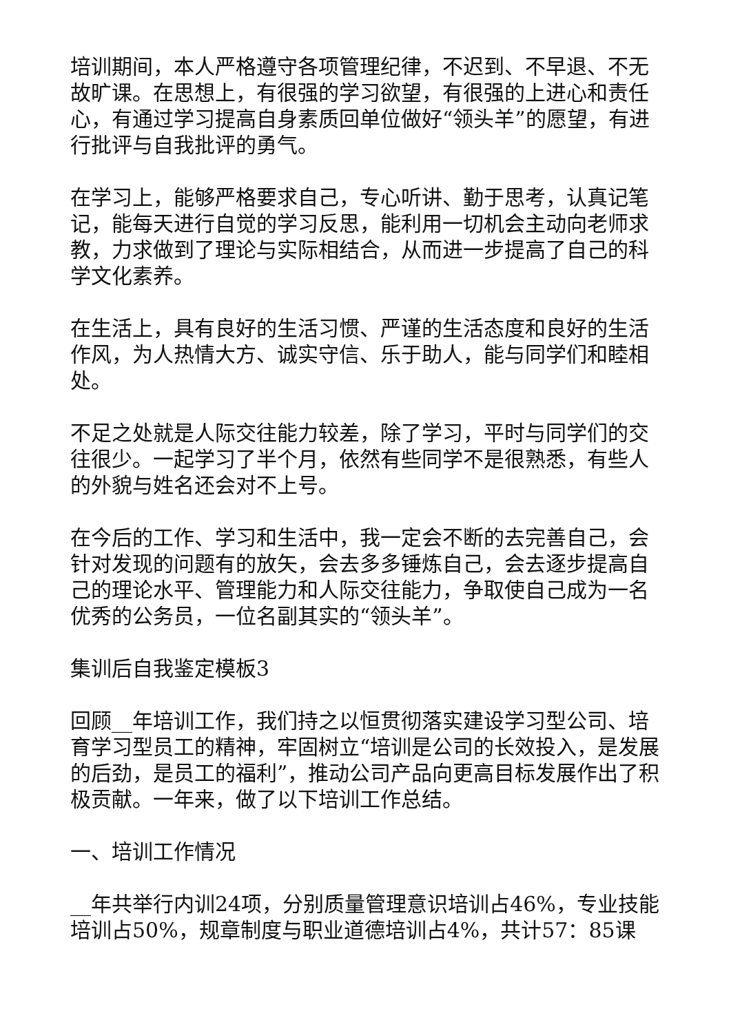培训期间，本人严格遵守各项管理纪律，不迟到、不早退、不无故旷课。在思想上，有很强的学习欲望，有很强的上进心和责任心，有通过学习提高自身素质回单位做好“领头羊”的愿望，有进行批评与自我批评的勇气。
在学习上，能够严格要求自己，专心听讲、勤于思考，认真记笔记，能每天进行自觉的学习反思，能利用一切机会主动向老师求教，力求做到了理论与实际相结合，从而进一步提高了自己的科学文化素养。
在生活上，具有良好的生活习惯、严谨的生活态度和良好的生活作风，为人热情大方、诚实守信、乐于助人，能与同学们和睦相处。
不足之处就是人际交往能力较差，除了学习，平时与同学们的交往很少。一起学习了半个月，依然有些同学不是很熟悉，有些人的外貌与姓名还会对不上号。
在今后的工作、学习和生活中，我一定会不断的去完善自己，会针对发现的问题有的放矢，会去多多锤炼自己，会去逐步提高自己的理论水平、管理能力和人际交往能力，争取使自己成为一名优秀的公务员，一位名副其实的“领头羊”。
集训后自我鉴定模板3
回顾__年培训工作，我们持之以恒贯彻落实建设学习型公司、培育学习型员工的精神，牢固树立“培训是公司的长效投入，是发展的后劲，是员工的福利”，推动公司产品向更高目标发展作出了积极贡献。一年来，做了以下培训工作总结。
一、培训工作情况
__年共举行内训24项，分别质量管理意识培训占46%，专业技能培训占50%，规章制度与职业道德培训占4%，共计57：85课